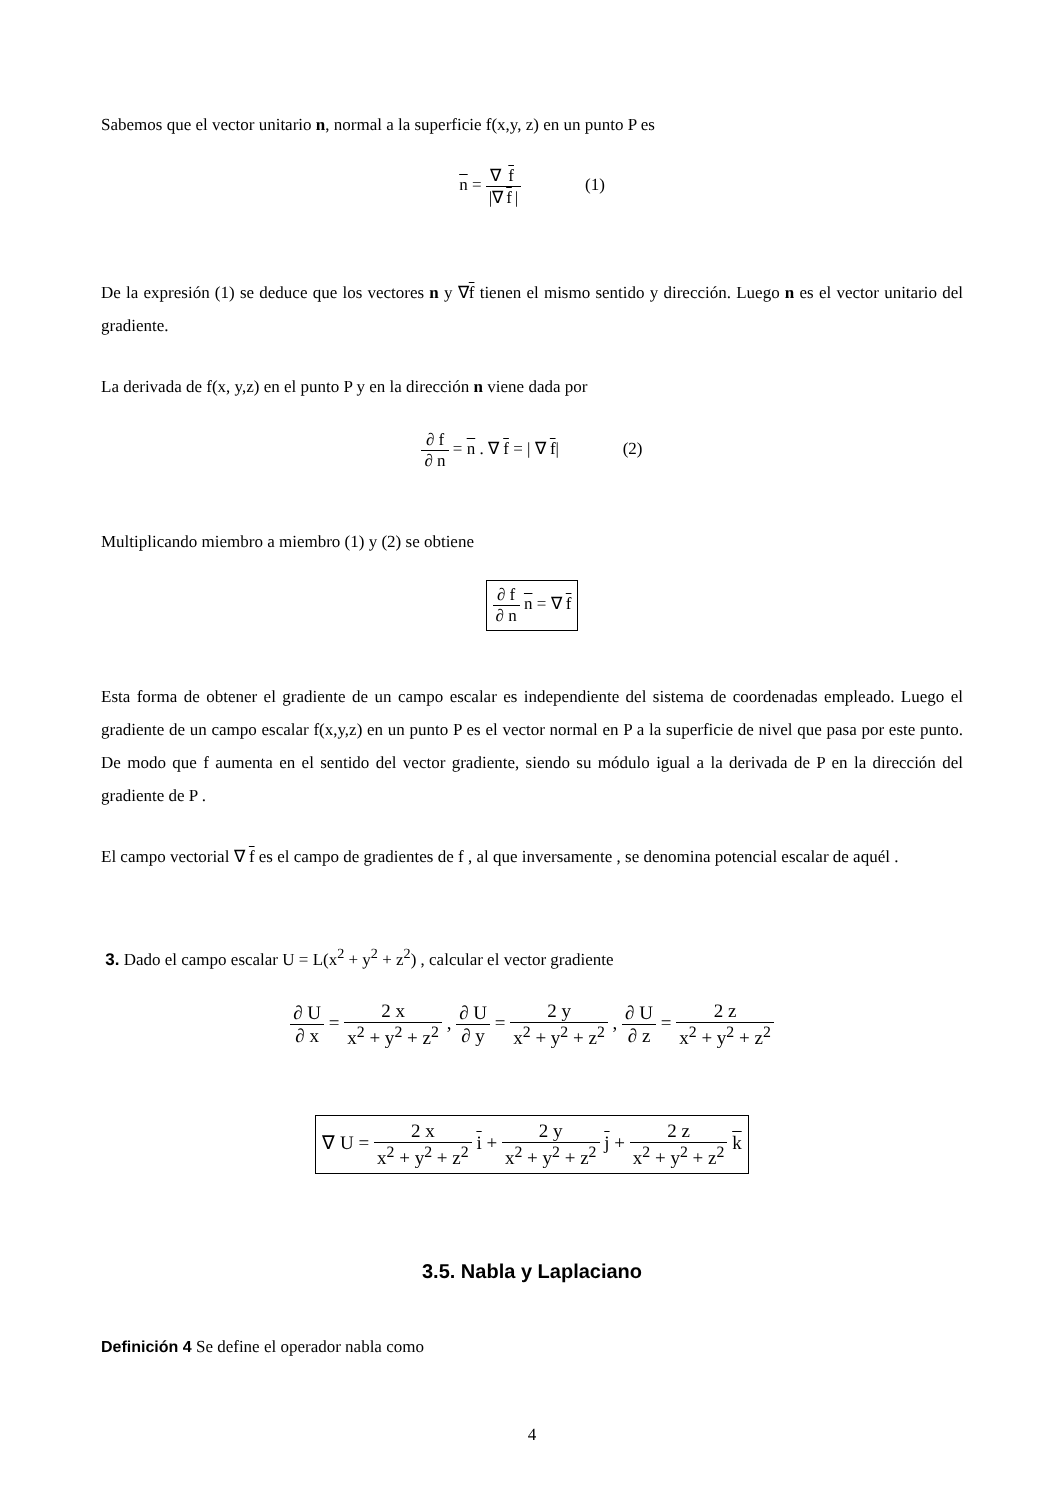Sabemos que el vector unitario n, normal a la superficie f(x,y, z) en un punto P es
n = ∇ f |∇ f | (1)
De la expresión (1) se deduce que los vectores n y ∇f tienen el mismo sentido y dirección. Luego n es el vector unitario del gradiente.
La derivada de f(x, y,z) en el punto P y en la dirección n viene dada por
∂ f ∂ n = n . ∇ f = | ∇ f| (2)
Multiplicando miembro a miembro (1) y (2) se obtiene
∂ f ∂ n n = ∇ f
Esta forma de obtener el gradiente de un campo escalar es independiente del sistema de coordenadas empleado. Luego el gradiente de un campo escalar f(x,y,z) en un punto P es el vector normal en P a la superficie de nivel que pasa por este punto. De modo que f aumenta en el sentido del vector gradiente, siendo su módulo igual a la derivada de P en la dirección del gradiente de P .
El campo vectorial ∇ f es el campo de gradientes de f , al que inversamente , se denomina potencial escalar de aquél .
3. Dado el campo escalar U = L(x<sup>2</sup> + y<sup>2</sup> + z<sup>2</sup>) , calcular el vector gradiente
∂ U ∂ x = 2 x x<sup>2</sup> + y<sup>2</sup> + z<sup>2</sup> , ∂ U ∂ y = 2 y x<sup>2</sup> + y<sup>2</sup> + z<sup>2</sup> , ∂ U ∂ z = 2 z x<sup>2</sup> + y<sup>2</sup> + z<sup>2</sup>
∇ U = 2 x x<sup>2</sup> + y<sup>2</sup> + z<sup>2</sup> i + 2 y x<sup>2</sup> + y<sup>2</sup> + z<sup>2</sup> j + 2 z x<sup>2</sup> + y<sup>2</sup> + z<sup>2</sup> k
3.5. Nabla y Laplaciano
Definición 4 Se define el operador nabla como
4